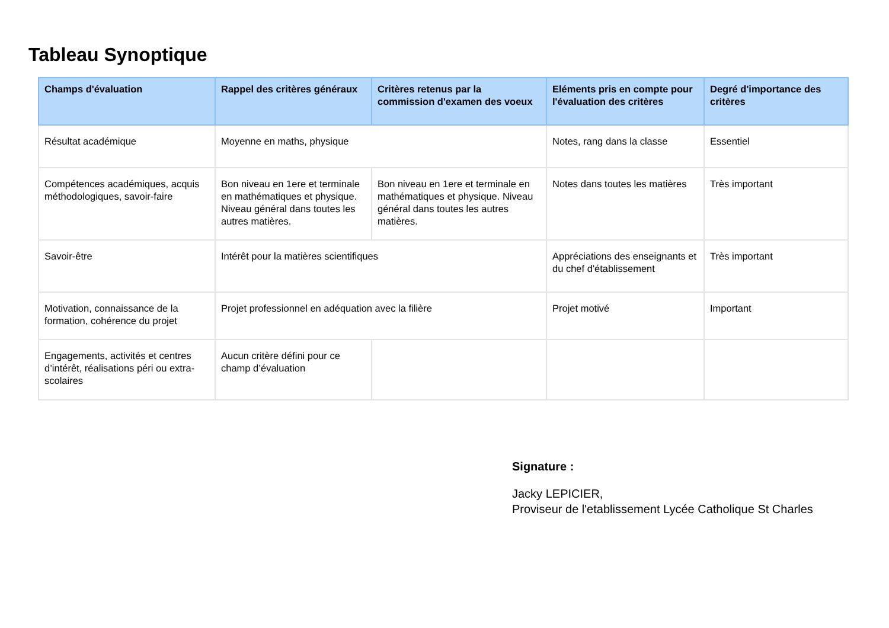Tableau Synoptique
| Champs d'évaluation | Rappel des critères généraux | Critères retenus par la commission d'examen des voeux | Eléments pris en compte pour l'évaluation des critères | Degré d'importance des critères |
| --- | --- | --- | --- | --- |
| Résultat académique | Moyenne en maths, physique | | Notes, rang dans la classe | Essentiel |
| Compétences académiques, acquis méthodologiques, savoir-faire | Bon niveau en 1ere et terminale en mathématiques et physique. Niveau général dans toutes les autres matières. | Bon niveau en 1ere et terminale en mathématiques et physique. Niveau général dans toutes les autres matières. | Notes dans toutes les matières | Très important |
| Savoir-être | Intérêt pour la matières scientifiques | | Appréciations des enseignants et du chef d'établissement | Très important |
| Motivation, connaissance de la formation, cohérence du projet | Projet professionnel en adéquation avec la filière | | Projet motivé | Important |
| Engagements, activités et centres d’intérêt, réalisations péri ou extra-scolaires | Aucun critère défini pour ce champ d’évaluation | | | |
Signature :
Jacky LEPICIER,
Proviseur de l'etablissement Lycée Catholique St Charles